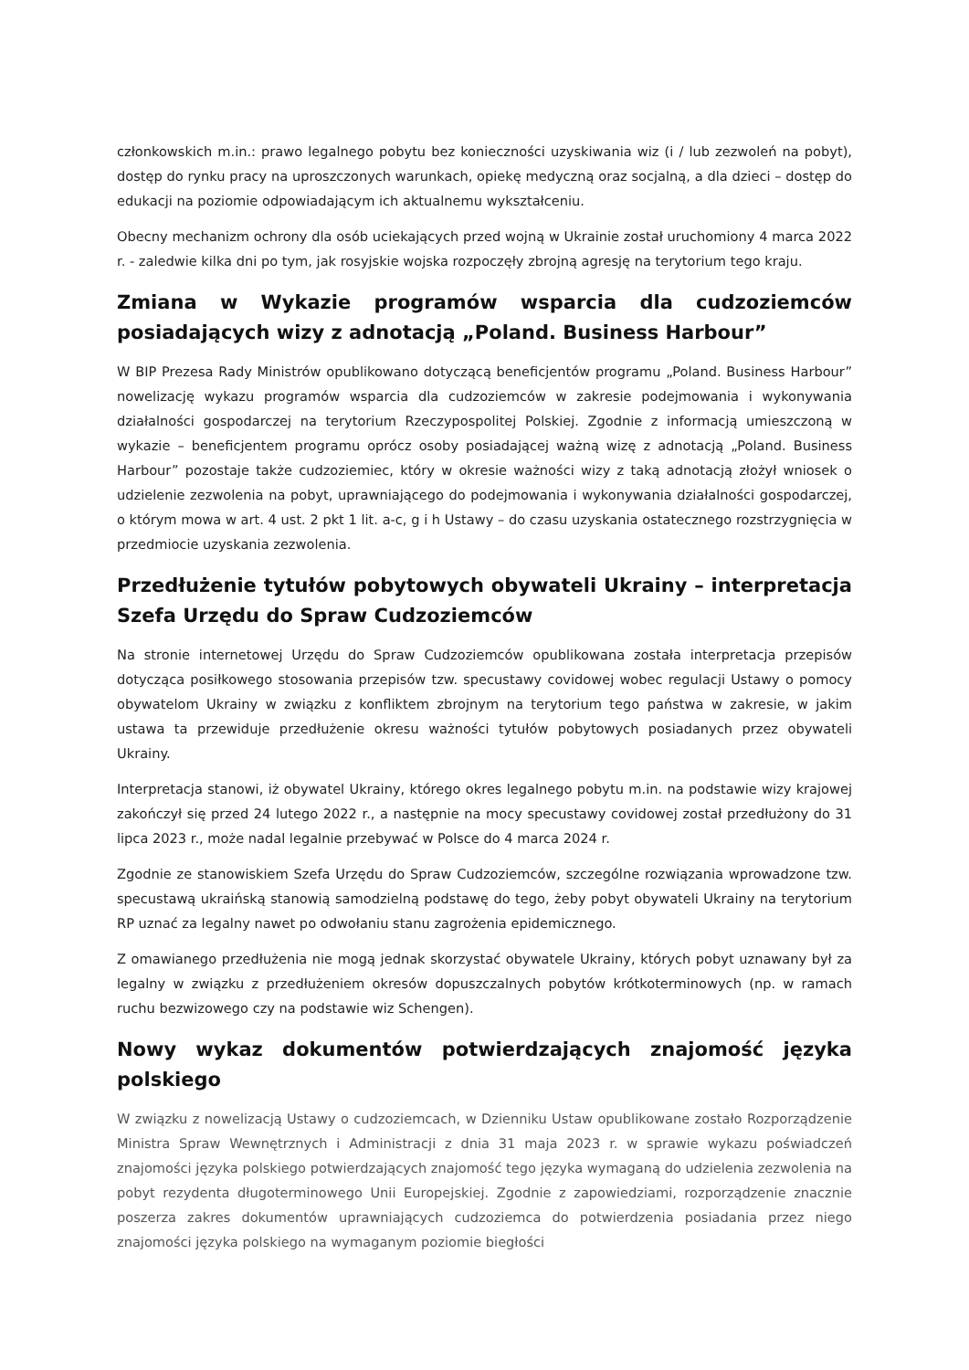członkowskich m.in.: prawo legalnego pobytu bez konieczności uzyskiwania wiz (i / lub zezwoleń na pobyt), dostęp do rynku pracy na uproszczonych warunkach, opiekę medyczną oraz socjalną, a dla dzieci – dostęp do edukacji na poziomie odpowiadającym ich aktualnemu wykształceniu.
Obecny mechanizm ochrony dla osób uciekających przed wojną w Ukrainie został uruchomiony 4 marca 2022 r. - zaledwie kilka dni po tym, jak rosyjskie wojska rozpoczęły zbrojną agresję na terytorium tego kraju.
Zmiana w Wykazie programów wsparcia dla cudzoziemców posiadających wizy z adnotacją „Poland. Business Harbour”
W BIP Prezesa Rady Ministrów opublikowano dotyczącą beneficjentów programu „Poland. Business Harbour” nowelizację wykazu programów wsparcia dla cudzoziemców w zakresie podejmowania i wykonywania działalności gospodarczej na terytorium Rzeczypospolitej Polskiej. Zgodnie z informacją umieszczoną w wykazie – beneficjentem programu oprócz osoby posiadającej ważną wizę z adnotacją „Poland. Business Harbour” pozostaje także cudzoziemiec, który w okresie ważności wizy z taką adnotacją złożył wniosek o udzielenie zezwolenia na pobyt, uprawniającego do podejmowania i wykonywania działalności gospodarczej, o którym mowa w art. 4 ust. 2 pkt 1 lit. a-c, g i h Ustawy – do czasu uzyskania ostatecznego rozstrzygnięcia w przedmiocie uzyskania zezwolenia.
Przedłużenie tytułów pobytowych obywateli Ukrainy – interpretacja Szefa Urzędu do Spraw Cudzoziemców
Na stronie internetowej Urzędu do Spraw Cudzoziemców opublikowana została interpretacja przepisów dotycząca posiłkowego stosowania przepisów tzw. specustawy covidowej wobec regulacji Ustawy o pomocy obywatelom Ukrainy w związku z konfliktem zbrojnym na terytorium tego państwa w zakresie, w jakim ustawa ta przewiduje przedłużenie okresu ważności tytułów pobytowych posiadanych przez obywateli Ukrainy.
Interpretacja stanowi, iż obywatel Ukrainy, którego okres legalnego pobytu m.in. na podstawie wizy krajowej zakończył się przed 24 lutego 2022 r., a następnie na mocy specustawy covidowej został przedłużony do 31 lipca 2023 r., może nadal legalnie przebywać w Polsce do 4 marca 2024 r.
Zgodnie ze stanowiskiem Szefa Urzędu do Spraw Cudzoziemców, szczególne rozwiązania wprowadzone tzw. specustawą ukraińską stanowią samodzielną podstawę do tego, żeby pobyt obywateli Ukrainy na terytorium RP uznać za legalny nawet po odwołaniu stanu zagrożenia epidemicznego.
Z omawianego przedłużenia nie mogą jednak skorzystać obywatele Ukrainy, których pobyt uznawany był za legalny w związku z przedłużeniem okresów dopuszczalnych pobytów krótkoterminowych (np. w ramach ruchu bezwizowego czy na podstawie wiz Schengen).
Nowy wykaz dokumentów potwierdzających znajomość języka polskiego
W związku z nowelizacją Ustawy o cudzoziemcach, w Dzienniku Ustaw opublikowane zostało Rozporządzenie Ministra Spraw Wewnętrznych i Administracji z dnia 31 maja 2023 r. w sprawie wykazu poświadczeń znajomości języka polskiego potwierdzających znajomość tego języka wymaganą do udzielenia zezwolenia na pobyt rezydenta długoterminowego Unii Europejskiej. Zgodnie z zapowiedziami, rozporządzenie znacznie poszerza zakres dokumentów uprawniających cudzoziemca do potwierdzenia posiadania przez niego znajomości języka polskiego na wymaganym poziomie biegłości